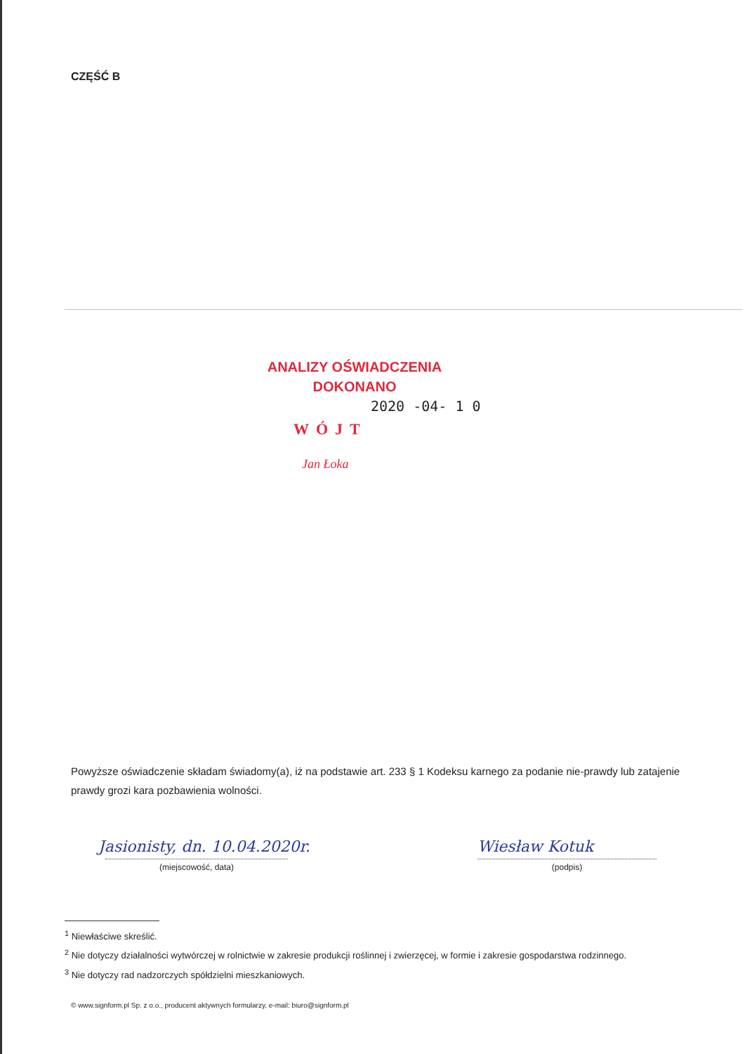CZĘŚĆ B
ANALIZY OŚWIADCZENIA
DOKONANO
2020 -04- 1 0
WÓJT
Jan Łoka
Powyższe oświadczenie składam świadomy(a), iż na podstawie art. 233 § 1 Kodeksu karnego za podanie nie-prawdy lub zatajenie prawdy grozi kara pozbawienia wolności.
Jasionisty, dn. 10.04.2020r. Wiesław Kotuk
(miejscowość, data) (podpis)
<sup>1</sup> Niewłaściwe skreślić.
<sup>2</sup> Nie dotyczy działalności wytwórczej w rolnictwie w zakresie produkcji roślinnej i zwierzęcej, w formie i zakresie gospodarstwa rodzinnego.
<sup>3</sup> Nie dotyczy rad nadzorczych spółdzielni mieszkaniowych.
© www.signform.pl Sp. z o.o., producent aktywnych formularzy, e-mail: biuro@signform.pl